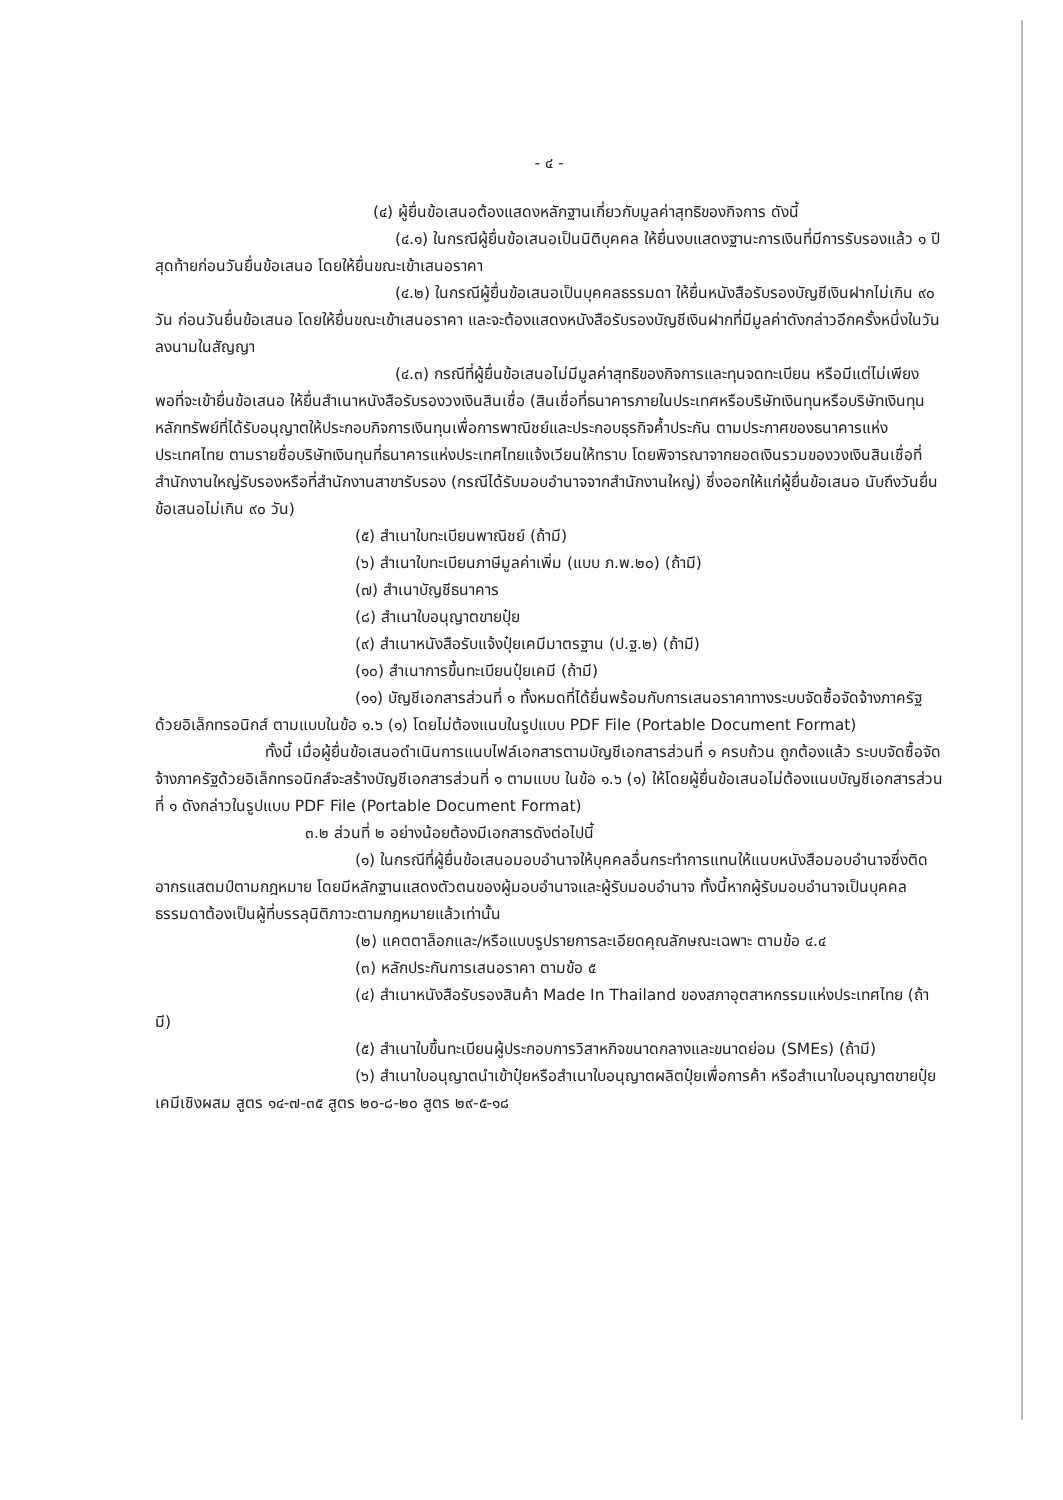- ๔ -
(๔) ผู้ยื่นข้อเสนอต้องแสดงหลักฐานเกี่ยวกับมูลค่าสุทธิของกิจการ ดังนี้
(๔.๑) ในกรณีผู้ยื่นข้อเสนอเป็นนิติบุคคล ให้ยื่นงบแสดงฐานะการเงินที่มีการรับรองแล้ว ๑ ปีสุดท้ายก่อนวันยื่นข้อเสนอ โดยให้ยื่นขณะเข้าเสนอราคา
(๔.๒) ในกรณีผู้ยื่นข้อเสนอเป็นบุคคลธรรมดา ให้ยื่นหนังสือรับรองบัญชีเงินฝากไม่เกิน ๙๐ วัน ก่อนวันยื่นข้อเสนอ โดยให้ยื่นขณะเข้าเสนอราคา และจะต้องแสดงหนังสือรับรองบัญชีเงินฝากที่มีมูลค่าดังกล่าวอีกครั้งหนึ่งในวันลงนามในสัญญา
(๔.๓) กรณีที่ผู้ยื่นข้อเสนอไม่มีมูลค่าสุทธิของกิจการและทุนจดทะเบียน หรือมีแต่ไม่เพียงพอที่จะเข้ายื่นข้อเสนอ ให้ยื่นสำเนาหนังสือรับรองวงเงินสินเชื่อ (สินเชื่อที่ธนาคารภายในประเทศหรือบริษัทเงินทุนหรือบริษัทเงินทุนหลักทรัพย์ที่ได้รับอนุญาตให้ประกอบกิจการเงินทุนเพื่อการพาณิชย์และประกอบธุรกิจค้ำประกัน ตามประกาศของธนาคารแห่งประเทศไทย ตามรายชื่อบริษัทเงินทุนที่ธนาคารแห่งประเทศไทยแจ้งเวียนให้ทราบ โดยพิจารณาจากยอดเงินรวมของวงเงินสินเชื่อที่สำนักงานใหญ่รับรองหรือที่สำนักงานสาขารับรอง (กรณีได้รับมอบอำนาจจากสำนักงานใหญ่) ซึ่งออกให้แก่ผู้ยื่นข้อเสนอ นับถึงวันยื่นข้อเสนอไม่เกิน ๙๐ วัน)
(๕) สำเนาใบทะเบียนพาณิชย์ (ถ้ามี)
(๖) สำเนาใบทะเบียนภาษีมูลค่าเพิ่ม (แบบ ภ.พ.๒๐) (ถ้ามี)
(๗) สำเนาบัญชีธนาคาร
(๘) สำเนาใบอนุญาตขายปุ๋ย
(๙) สำเนาหนังสือรับแจ้งปุ๋ยเคมีมาตรฐาน (ป.ฐ.๒) (ถ้ามี)
(๑๐) สำเนาการขึ้นทะเบียนปุ๋ยเคมี (ถ้ามี)
(๑๑) บัญชีเอกสารส่วนที่ ๑ ทั้งหมดที่ได้ยื่นพร้อมกับการเสนอราคาทางระบบจัดซื้อจัดจ้างภาครัฐด้วยอิเล็กทรอนิกส์ ตามแบบในข้อ ๑.๖ (๑) โดยไม่ต้องแนบในรูปแบบ PDF File (Portable Document Format)
ทั้งนี้ เมื่อผู้ยื่นข้อเสนอดำเนินการแนบไฟล์เอกสารตามบัญชีเอกสารส่วนที่ ๑ ครบถ้วน ถูกต้องแล้ว ระบบจัดซื้อจัดจ้างภาครัฐด้วยอิเล็กทรอนิกส์จะสร้างบัญชีเอกสารส่วนที่ ๑ ตามแบบ ในข้อ ๑.๖ (๑) ให้โดยผู้ยื่นข้อเสนอไม่ต้องแนบบัญชีเอกสารส่วนที่ ๑ ดังกล่าวในรูปแบบ PDF File (Portable Document Format)
๓.๒ ส่วนที่ ๒ อย่างน้อยต้องมีเอกสารดังต่อไปนี้
(๑) ในกรณีที่ผู้ยื่นข้อเสนอมอบอำนาจให้บุคคลอื่นกระทำการแทนให้แนบหนังสือมอบอำนาจซึ่งติดอากรแสตมป์ตามกฎหมาย โดยมีหลักฐานแสดงตัวตนของผู้มอบอำนาจและผู้รับมอบอำนาจ ทั้งนี้หากผู้รับมอบอำนาจเป็นบุคคลธรรมดาต้องเป็นผู้ที่บรรลุนิติภาวะตามกฎหมายแล้วเท่านั้น
(๒) แคตตาล็อกและ/หรือแบบรูปรายการละเอียดคุณลักษณะเฉพาะ ตามข้อ ๔.๔
(๓) หลักประกันการเสนอราคา ตามข้อ ๕
(๔) สำเนาหนังสือรับรองสินค้า Made In Thailand ของสภาอุตสาหกรรมแห่งประเทศไทย (ถ้ามี)
(๕) สำเนาใบขึ้นทะเบียนผู้ประกอบการวิสาหกิจขนาดกลางและขนาดย่อม (SMEs) (ถ้ามี)
(๖) สำเนาใบอนุญาตนำเข้าปุ๋ยหรือสำเนาใบอนุญาตผลิตปุ๋ยเพื่อการค้า หรือสำเนาใบอนุญาตขายปุ๋ยเคมีเชิงผสม สูตร ๑๔-๗-๓๕ สูตร ๒๐-๘-๒๐ สูตร ๒๙-๕-๑๘